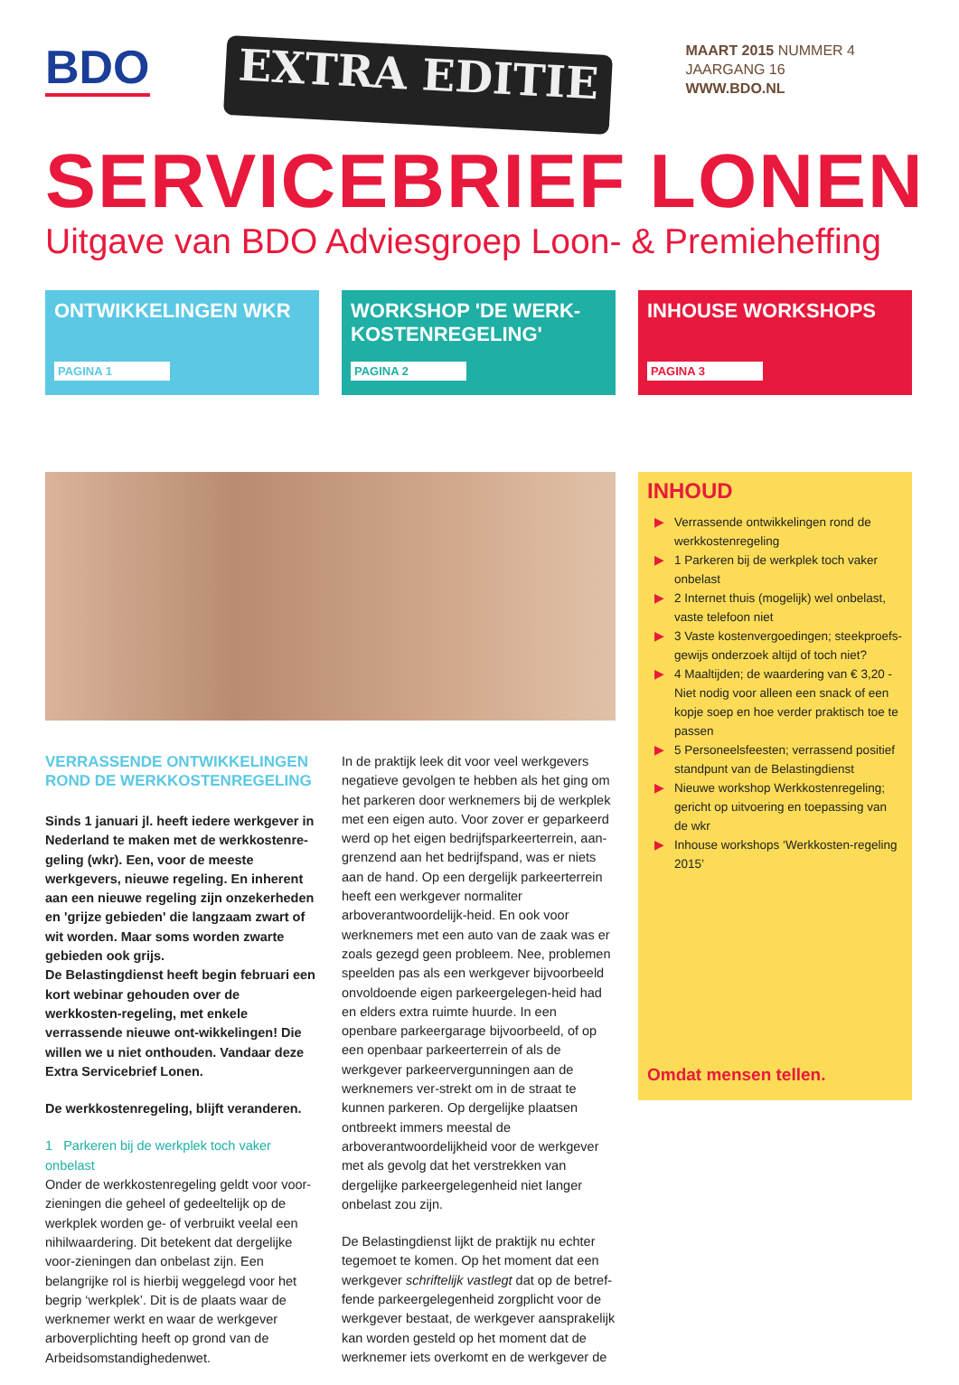BDO
EXTRA EDITIE
MAART 2015 NUMMER 4
JAARGANG 16
WWW.BDO.NL
SERVICEBRIEF LONEN
Uitgave van BDO Adviesgroep Loon- & Premieheffing
ONTWIKKELINGEN WKR
PAGINA 1
WORKSHOP 'DE WERK-KOSTENREGELING'
PAGINA 2
INHOUSE WORKSHOPS
PAGINA 3
VERRASSENDE ONTWIKKELINGEN ROND DE WERKKOSTENREGELING
Sinds 1 januari jl. heeft iedere werkgever in Nederland te maken met de werkkostenre-geling (wkr). Een, voor de meeste werkgevers, nieuwe regeling. En inherent aan een nieuwe regeling zijn onzekerheden en 'grijze gebieden' die langzaam zwart of wit worden. Maar soms worden zwarte gebieden ook grijs.
De Belastingdienst heeft begin februari een kort webinar gehouden over de werkkosten-regeling, met enkele verrassende nieuwe ont-wikkelingen! Die willen we u niet onthouden. Vandaar deze Extra Servicebrief Lonen.
De werkkostenregeling, blijft veranderen.
1 Parkeren bij de werkplek toch vaker onbelast
Onder de werkkostenregeling geldt voor voor-zieningen die geheel of gedeeltelijk op de werkplek worden ge- of verbruikt veelal een nihilwaardering. Dit betekent dat dergelijke voor-zieningen dan onbelast zijn. Een belangrijke rol is hierbij weggelegd voor het begrip ‘werkplek’. Dit is de plaats waar de werknemer werkt en waar de werkgever arboverplichting heeft op grond van de Arbeidsomstandighedenwet.
In de praktijk leek dit voor veel werkgevers negatieve gevolgen te hebben als het ging om het parkeren door werknemers bij de werkplek met een eigen auto. Voor zover er geparkeerd werd op het eigen bedrijfsparkeerterrein, aan-grenzend aan het bedrijfspand, was er niets aan de hand. Op een dergelijk parkeerterrein heeft een werkgever normaliter arboverantwoordelijk-heid. En ook voor werknemers met een auto van de zaak was er zoals gezegd geen probleem. Nee, problemen speelden pas als een werkgever bijvoorbeeld onvoldoende eigen parkeergelegen-heid had en elders extra ruimte huurde. In een openbare parkeergarage bijvoorbeeld, of op een openbaar parkeerterrein of als de werkgever parkeervergunningen aan de werknemers ver-strekt om in de straat te kunnen parkeren. Op dergelijke plaatsen ontbreekt immers meestal de arboverantwoordelijkheid voor de werkgever met als gevolg dat het verstrekken van dergelijke parkeergelegenheid niet langer onbelast zou zijn.
De Belastingdienst lijkt de praktijk nu echter tegemoet te komen. Op het moment dat een werkgever schriftelijk vastlegt dat op de betref-fende parkeergelegenheid zorgplicht voor de werkgever bestaat, de werkgever aansprakelijk kan worden gesteld op het moment dat de werknemer iets overkomt en de werkgever de
INHOUD
▶ Verrassende ontwikkelingen rond de werkkostenregeling
▶ 1 Parkeren bij de werkplek toch vaker onbelast
▶ 2 Internet thuis (mogelijk) wel onbelast, vaste telefoon niet
▶ 3 Vaste kostenvergoedingen; steekproefs-gewijs onderzoek altijd of toch niet?
▶ 4 Maaltijden; de waardering van € 3,20 - Niet nodig voor alleen een snack of een kopje soep en hoe verder praktisch toe te passen
▶ 5 Personeelsfeesten; verrassend positief standpunt van de Belastingdienst
▶ Nieuwe workshop Werkkostenregeling; gericht op uitvoering en toepassing van de wkr
▶ Inhouse workshops ‘Werkkosten-regeling 2015’
Omdat mensen tellen.